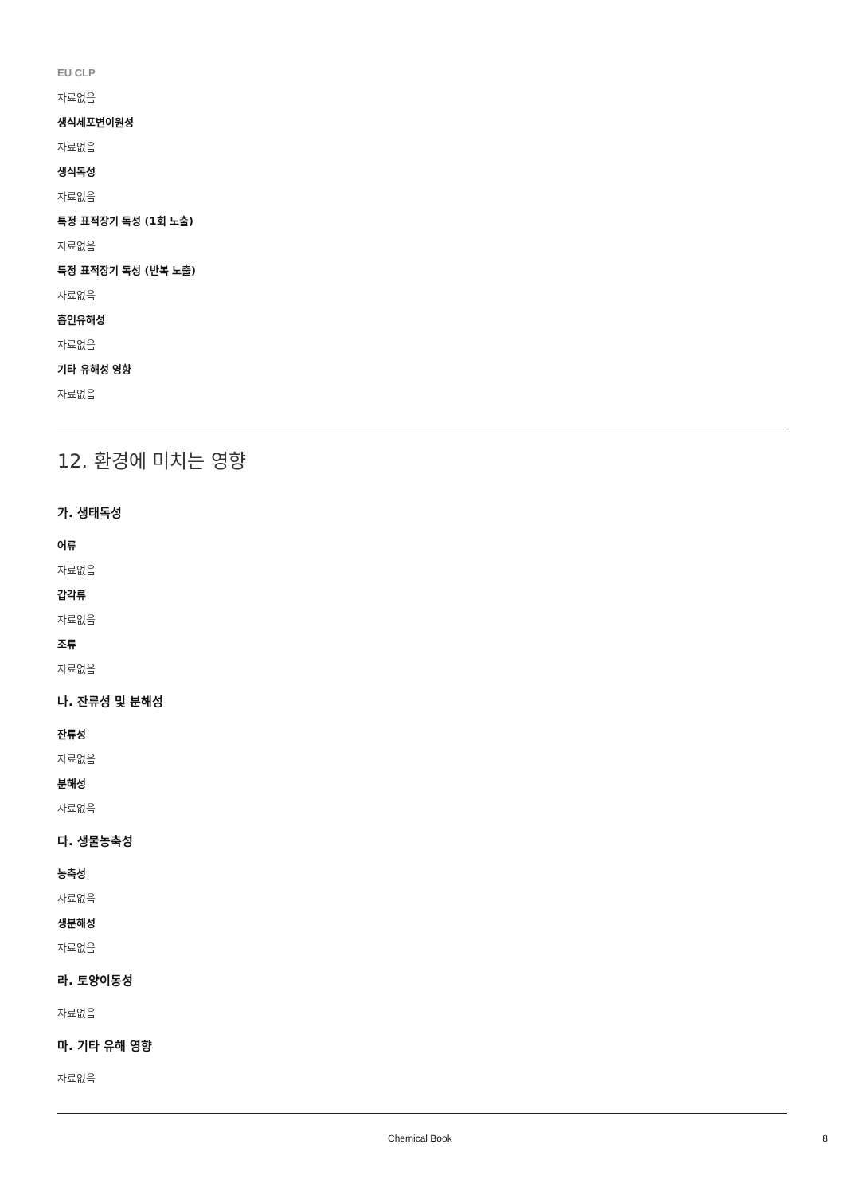EU CLP
자료없음
생식세포변이원성
자료없음
생식독성
자료없음
특정 표적장기 독성 (1회 노출)
자료없음
특정 표적장기 독성 (반복 노출)
자료없음
흡인유해성
자료없음
기타 유해성 영향
자료없음
12. 환경에 미치는 영향
가. 생태독성
어류
자료없음
갑각류
자료없음
조류
자료없음
나. 잔류성 및 분해성
잔류성
자료없음
분해성
자료없음
다. 생물농축성
농축성
자료없음
생분해성
자료없음
라. 토양이동성
자료없음
마. 기타 유해 영향
자료없음
Chemical Book 8